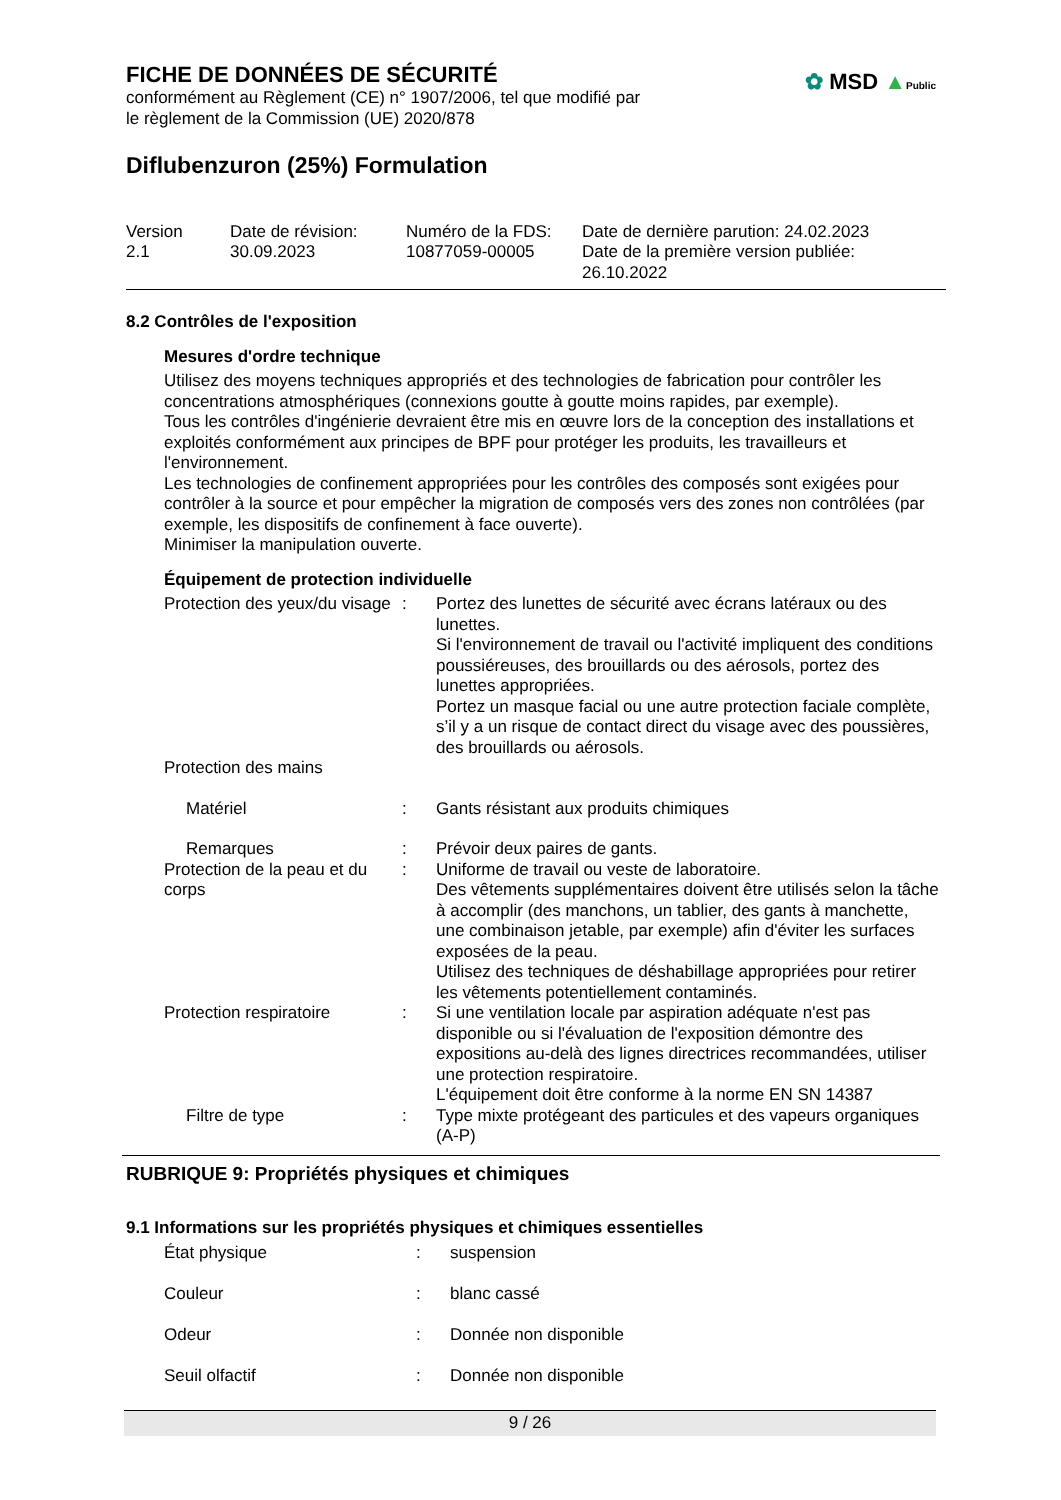✿ MSD ▲Public
FICHE DE DONNÉES DE SÉCURITÉ
conformément au Règlement (CE) n° 1907/2006, tel que modifié par
le règlement de la Commission (UE) 2020/878
Diflubenzuron (25%) Formulation
| Version 2.1 | Date de révision: 30.09.2023 | Numéro de la FDS: 10877059-00005 | Date de dernière parution: 24.02.2023 Date de la première version publiée: 26.10.2022 |
8.2 Contrôles de l'exposition
Mesures d'ordre technique
Utilisez des moyens techniques appropriés et des technologies de fabrication pour contrôler les concentrations atmosphériques (connexions goutte à goutte moins rapides, par exemple).
Tous les contrôles d'ingénierie devraient être mis en œuvre lors de la conception des installations et exploités conformément aux principes de BPF pour protéger les produits, les travailleurs et l'environnement.
Les technologies de confinement appropriées pour les contrôles des composés sont exigées pour contrôler à la source et pour empêcher la migration de composés vers des zones non contrôlées (par exemple, les dispositifs de confinement à face ouverte).
Minimiser la manipulation ouverte.
Équipement de protection individuelle
| Protection des yeux/du visage | : | Portez des lunettes de sécurité avec écrans latéraux ou des lunettes. Si l'environnement de travail ou l'activité impliquent des conditions poussiéreuses, des brouillards ou des aérosols, portez des lunettes appropriées. Portez un masque facial ou une autre protection faciale complète, s’il y a un risque de contact direct du visage avec des poussières, des brouillards ou aérosols. |
| Protection des mains | | |
| Matériel | : | Gants résistant aux produits chimiques |
| Remarques | : | Prévoir deux paires de gants. |
| Protection de la peau et du corps | : | Uniforme de travail ou veste de laboratoire. Des vêtements supplémentaires doivent être utilisés selon la tâche à accomplir (des manchons, un tablier, des gants à manchette, une combinaison jetable, par exemple) afin d'éviter les surfaces exposées de la peau. Utilisez des techniques de déshabillage appropriées pour retirer les vêtements potentiellement contaminés. |
| Protection respiratoire | : | Si une ventilation locale par aspiration adéquate n'est pas disponible ou si l'évaluation de l'exposition démontre des expositions au-delà des lignes directrices recommandées, utiliser une protection respiratoire. L'équipement doit être conforme à la norme EN SN 14387 |
| Filtre de type | : | Type mixte protégeant des particules et des vapeurs organiques (A-P) |
RUBRIQUE 9: Propriétés physiques et chimiques
9.1 Informations sur les propriétés physiques et chimiques essentielles
| État physique | : | suspension |
| Couleur | : | blanc cassé |
| Odeur | : | Donnée non disponible |
| Seuil olfactif | : | Donnée non disponible |
9 / 26